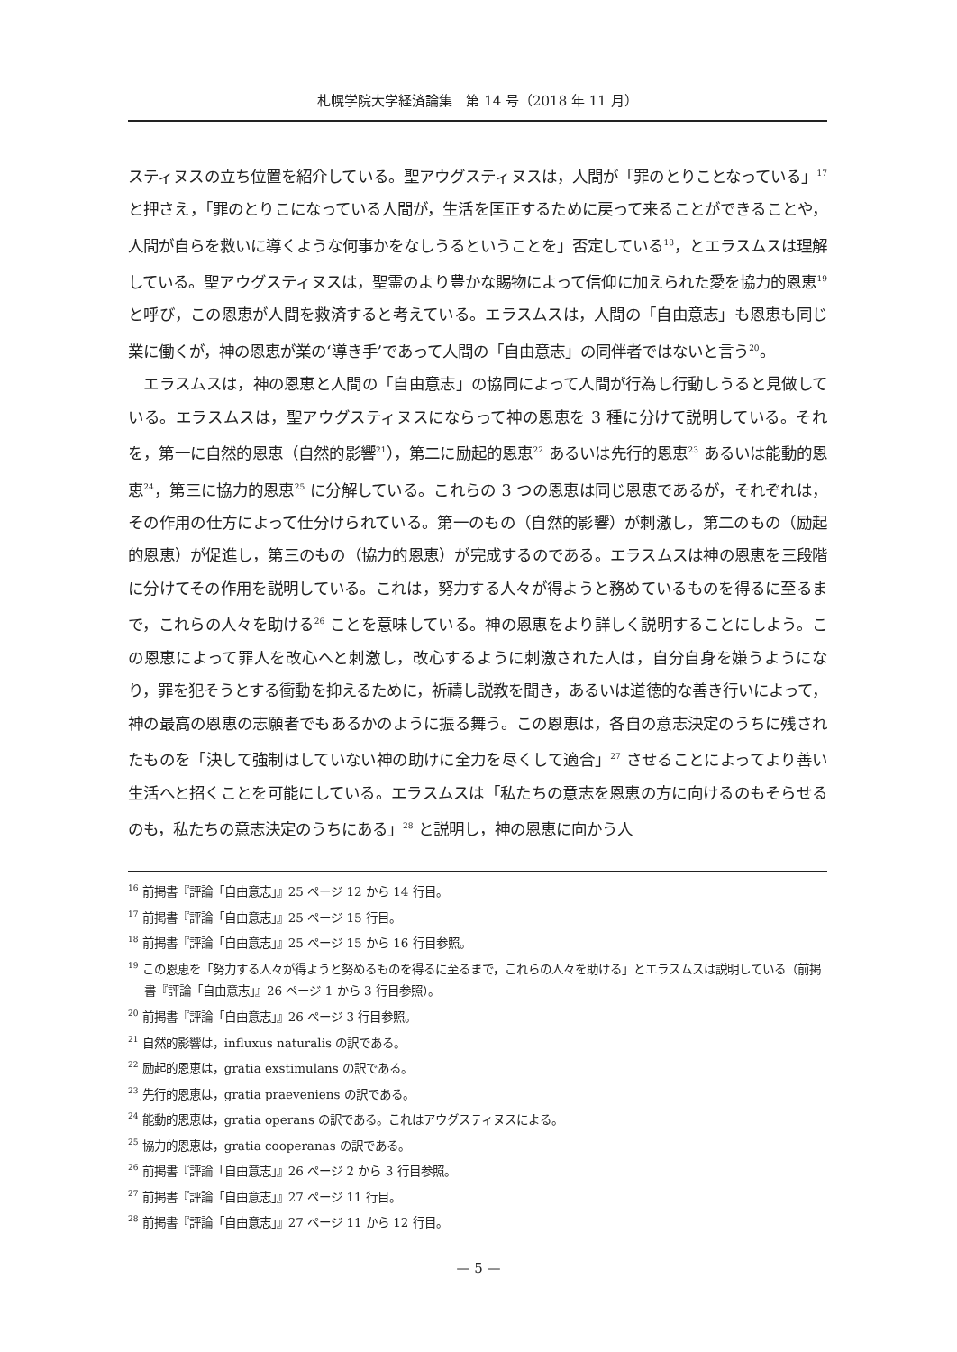札幌学院大学経済論集　第 14 号（2018 年 11 月）
スティヌスの立ち位置を紹介している。聖アウグスティヌスは，人間が「罪のとりことなっている」<sup>17</sup> と押さえ，「罪のとりこになっている人間が，生活を匡正するために戻って来ることができることや，人間が自らを救いに導くような何事かをなしうるということを」否定している<sup>18</sup>，とエラスムスは理解している。聖アウグスティヌスは，聖霊のより豊かな賜物によって信仰に加えられた愛を協力的恩恵<sup>19</sup> と呼び，この恩恵が人間を救済すると考えている。エラスムスは，人間の「自由意志」も恩恵も同じ業に働くが，神の恩恵が業の‘導き手’であって人間の「自由意志」の同伴者ではないと言う<sup>20</sup>。
　エラスムスは，神の恩恵と人間の「自由意志」の協同によって人間が行為し行動しうると見做している。エラスムスは，聖アウグスティヌスにならって神の恩恵を 3 種に分けて説明している。それを，第一に自然的恩恵（自然的影響<sup>21</sup>），第二に励起的恩恵<sup>22</sup> あるいは先行的恩恵<sup>23</sup> あるいは能動的恩恵<sup>24</sup>，第三に協力的恩恵<sup>25</sup> に分解している。これらの 3 つの恩恵は同じ恩恵であるが，それぞれは，その作用の仕方によって仕分けられている。第一のもの（自然的影響）が刺激し，第二のもの（励起的恩恵）が促進し，第三のもの（協力的恩恵）が完成するのである。エラスムスは神の恩恵を三段階に分けてその作用を説明している。これは，努力する人々が得ようと務めているものを得るに至るまで，これらの人々を助ける<sup>26</sup> ことを意味している。神の恩恵をより詳しく説明することにしよう。この恩恵によって罪人を改心へと刺激し，改心するように刺激された人は，自分自身を嫌うようになり，罪を犯そうとする衝動を抑えるために，祈禱し説教を聞き，あるいは道徳的な善き行いによって，神の最高の恩恵の志願者でもあるかのように振る舞う。この恩恵は，各自の意志決定のうちに残されたものを「決して強制はしていない神の助けに全力を尽くして適合」<sup>27</sup> させることによってより善い生活へと招くことを可能にしている。エラスムスは「私たちの意志を恩恵の方に向けるのもそらせるのも，私たちの意志決定のうちにある」<sup>28</sup> と説明し，神の恩恵に向かう人
<sup>16</sup> 前掲書『評論「自由意志」』25 ページ 12 から 14 行目。
<sup>17</sup> 前掲書『評論「自由意志」』25 ページ 15 行目。
<sup>18</sup> 前掲書『評論「自由意志」』25 ページ 15 から 16 行目参照。
<sup>19</sup> この恩恵を「努力する人々が得ようと努めるものを得るに至るまで，これらの人々を助ける」とエラスムスは説明している（前掲書『評論「自由意志」』26 ページ 1 から 3 行目参照）。
<sup>20</sup> 前掲書『評論「自由意志」』26 ページ 3 行目参照。
<sup>21</sup> 自然的影響は，influxus naturalis の訳である。
<sup>22</sup> 励起的恩恵は，gratia exstimulans の訳である。
<sup>23</sup> 先行的恩恵は，gratia praeveniens の訳である。
<sup>24</sup> 能動的恩恵は，gratia operans の訳である。これはアウグスティヌスによる。
<sup>25</sup> 協力的恩恵は，gratia cooperanas の訳である。
<sup>26</sup> 前掲書『評論「自由意志」』26 ページ 2 から 3 行目参照。
<sup>27</sup> 前掲書『評論「自由意志」』27 ページ 11 行目。
<sup>28</sup> 前掲書『評論「自由意志」』27 ページ 11 から 12 行目。
— 5 —